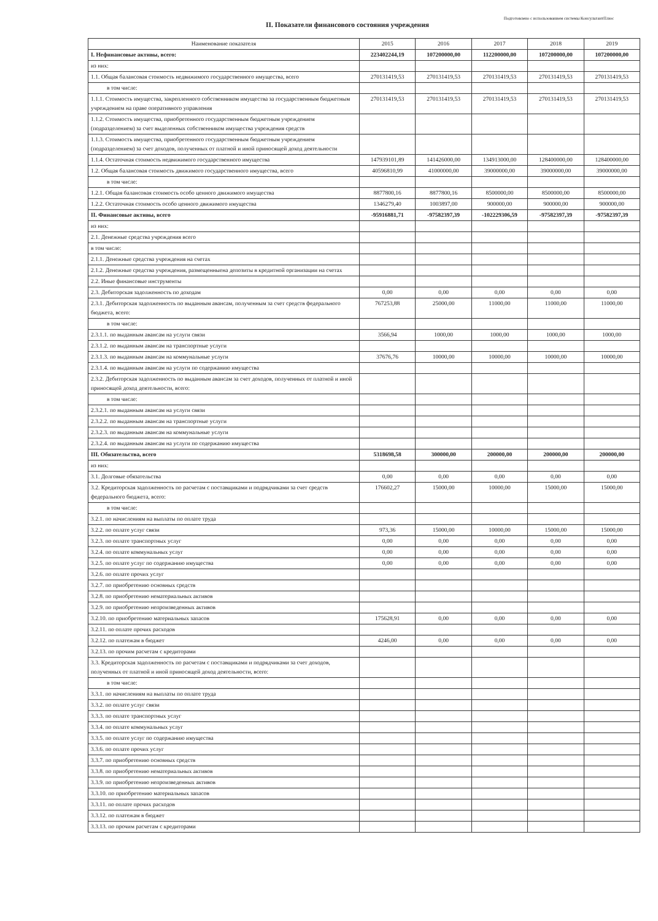Подготовлено с использованием системы КонсультантПлюс
II. Показатели финансового состояния учреждения
| Наименование показателя | 2015 | 2016 | 2017 | 2018 | 2019 |
| --- | --- | --- | --- | --- | --- |
| I. Нефинансовые активы, всего: | 223402244,19 | 107200000,00 | 112200000,00 | 107200000,00 | 107200000,00 |
| из них: | | | | | |
| 1.1. Общая балансовая стоимость недвижимого государственного имущества, всего | 270131419,53 | 270131419,53 | 270131419,53 | 270131419,53 | 270131419,53 |
| в том числе: | | | | | |
| 1.1.1. Стоимость имущества, закрепленного собственником имущества за государственным бюджетным учреждением на праве оперативного управления | 270131419,53 | 270131419,53 | 270131419,53 | 270131419,53 | 270131419,53 |
| 1.1.2. Стоимость имущества, приобретенного государственным бюджетным учреждением (подразделением) за счет выделенных собственником имущества учреждения средств | | | | | |
| 1.1.3. Стоимость имущества, приобретенного государственным бюджетным учреждением (подразделением) за счет доходов, полученных от платной и иной приносящей доход деятельности | | | | | |
| 1.1.4. Остаточная стоимость недвижимого государственного имущества | 147939101,89 | 141426000,00 | 134913000,00 | 128400000,00 | 128400000,00 |
| 1.2. Общая балансовая стоимость движимого государственного имущества, всего | 40596810,99 | 41000000,00 | 39000000,00 | 39000000,00 | 39000000,00 |
| в том числе: | | | | | |
| 1.2.1. Общая балансовая стоимость особо ценного движимого имущества | 8877800,16 | 8877800,16 | 8500000,00 | 8500000,00 | 8500000,00 |
| 1.2.2. Остаточная стоимость особо ценного движимого имущества | 1346279,40 | 1003897,00 | 900000,00 | 900000,00 | 900000,00 |
| II. Финансовые активы, всего | -95916881,71 | -97582397,39 | -102229306,59 | -97582397,39 | -97582397,39 |
| из них: | | | | | |
| 2.1. Денежные средства учреждения всего | | | | | |
| в том числе: | | | | | |
| 2.1.1. Денежные средства учреждения на счетах | | | | | |
| 2.1.2. Денежные средства учреждения, размещенныена депозиты в кредитной организации на счетах | | | | | |
| 2.2. Иные финансовые инструменты | | | | | |
| 2.3. Дебиторская задолженность по доходам | 0,00 | 0,00 | 0,00 | 0,00 | 0,00 |
| 2.3.1. Дебиторская задолженность по выданным авансам, полученным за счет средств федерального бюджета, всего: | 767253,88 | 25000,00 | 11000,00 | 11000,00 | 11000,00 |
| в том числе: | | | | | |
| 2.3.1.1. по выданным авансам на услуги связи | 3566,94 | 1000,00 | 1000,00 | 1000,00 | 1000,00 |
| 2.3.1.2. по выданным авансам на транспортные услуги | | | | | |
| 2.3.1.3. по выданным авансам на коммунальные услуги | 37676,76 | 10000,00 | 10000,00 | 10000,00 | 10000,00 |
| 2.3.1.4. по выданным авансам на услуги по содержанию имущества | | | | | |
| 2.3.2. Дебиторская задолженность по выданным авансам за счет доходов, полученных от платной и иной приносящей доход деятельности, всего: | | | | | |
| в том числе: | | | | | |
| 2.3.2.1. по выданным авансам на услуги связи | | | | | |
| 2.3.2.2. по выданным авансам на транспортные услуги | | | | | |
| 2.3.2.3. по выданным авансам на коммунальные услуги | | | | | |
| 2.3.2.4. по выданным авансам на услуги по содержанию имущества | | | | | |
| III. Обязательства, всего | 5318698,58 | 300000,00 | 200000,00 | 200000,00 | 200000,00 |
| из них: | | | | | |
| 3.1. Долговые обязательства | 0,00 | 0,00 | 0,00 | 0,00 | 0,00 |
| 3.2. Кредиторская задолженность по расчетам с поставщиками и подрядчиками за счет средств федерального бюджета, всего: | 176602,27 | 15000,00 | 10000,00 | 15000,00 | 15000,00 |
| в том числе: | | | | | |
| 3.2.1. по начислениям на выплаты по оплате труда | | | | | |
| 3.2.2. по оплате услуг связи | 973,36 | 15000,00 | 10000,00 | 15000,00 | 15000,00 |
| 3.2.3. по оплате транспортных услуг | 0,00 | 0,00 | 0,00 | 0,00 | 0,00 |
| 3.2.4. по оплате коммунальных услуг | 0,00 | 0,00 | 0,00 | 0,00 | 0,00 |
| 3.2.5. по оплате услуг по содержанию имущества | 0,00 | 0,00 | 0,00 | 0,00 | 0,00 |
| 3.2.6. по оплате прочих услуг | | | | | |
| 3.2.7. по приобретению основных средств | | | | | |
| 3.2.8. по приобретению нематериальных активов | | | | | |
| 3.2.9. по приобретению непроизведенных активов | | | | | |
| 3.2.10. по приобретению материальных запасов | 175628,91 | 0,00 | 0,00 | 0,00 | 0,00 |
| 3.2.11. по оплате прочих расходов | | | | | |
| 3.2.12. по платежам в бюджет | 4246,00 | 0,00 | 0,00 | 0,00 | 0,00 |
| 3.2.13. по прочим расчетам с кредиторами | | | | | |
| 3.3. Кредиторская задолженность по расчетам с поставщиками и подрядчиками за счет доходов, полученных от платной и иной приносящей доход деятельности, всего: | | | | | |
| в том числе: | | | | | |
| 3.3.1. по начислениям на выплаты по оплате труда | | | | | |
| 3.3.2. по оплате услуг связи | | | | | |
| 3.3.3. по оплате транспортных услуг | | | | | |
| 3.3.4. по оплате коммунальных услуг | | | | | |
| 3.3.5. по оплате услуг по содержанию имущества | | | | | |
| 3.3.6. по оплате прочих услуг | | | | | |
| 3.3.7. по приобретению основных средств | | | | | |
| 3.3.8. по приобретению нематериальных активов | | | | | |
| 3.3.9. по приобретению непроизведенных активов | | | | | |
| 3.3.10. по приобретению материальных запасов | | | | | |
| 3.3.11. по оплате прочих расходов | | | | | |
| 3.3.12. по платежам в бюджет | | | | | |
| 3.3.13. по прочим расчетам с кредиторами | | | | | |